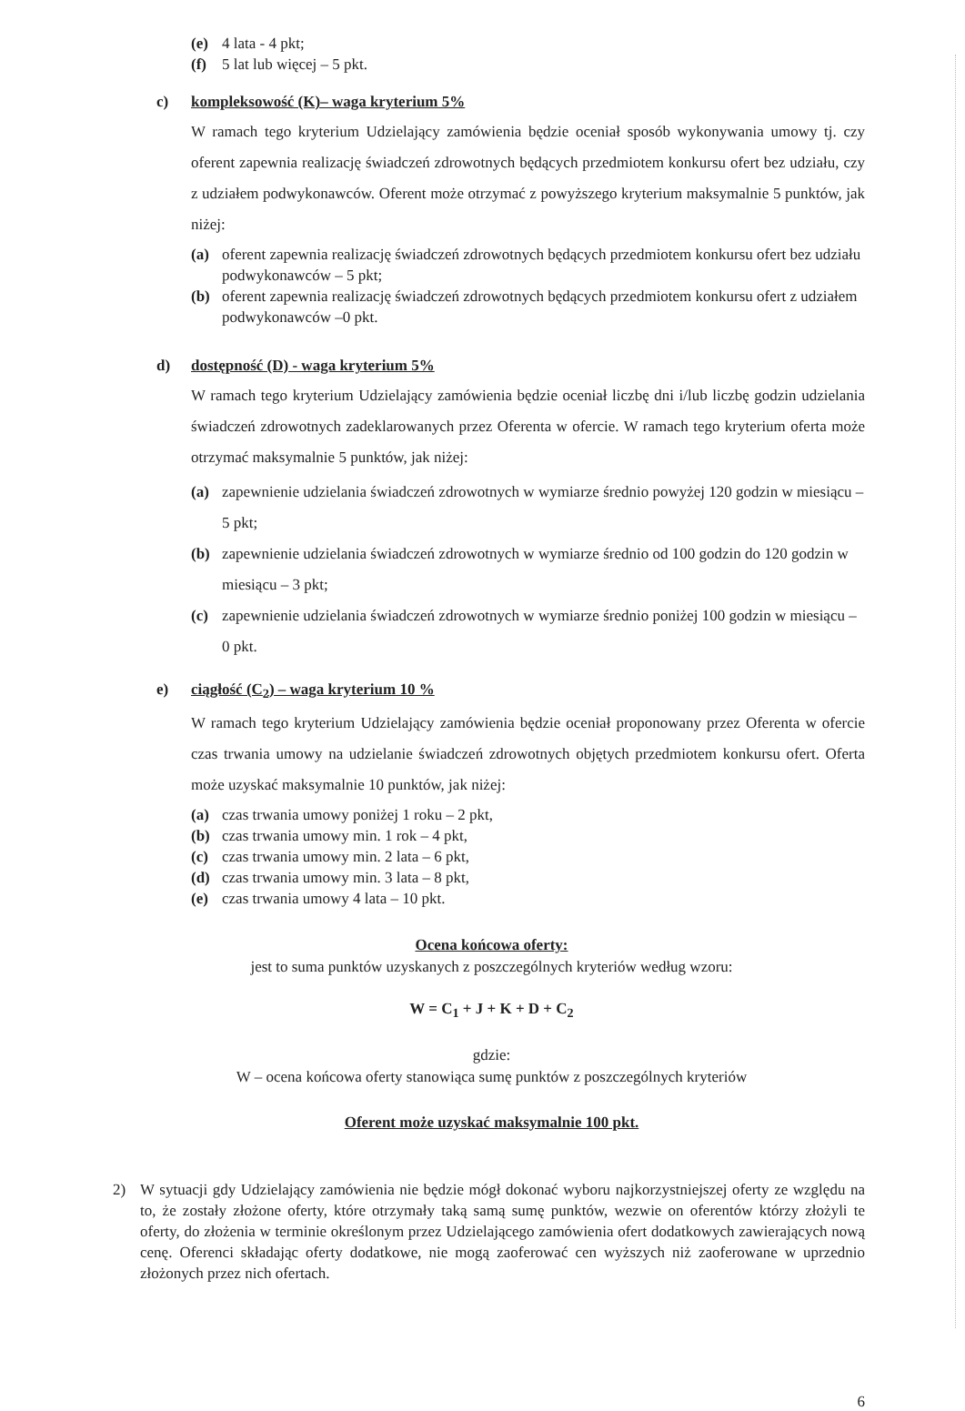(e) 4 lata - 4 pkt;
(f) 5 lat lub więcej – 5 pkt.
c) kompleksowość (K)– waga kryterium 5%
W ramach tego kryterium Udzielający zamówienia będzie oceniał sposób wykonywania umowy tj. czy oferent zapewnia realizację świadczeń zdrowotnych będących przedmiotem konkursu ofert bez udziału, czy z udziałem podwykonawców. Oferent może otrzymać z powyższego kryterium maksymalnie 5 punktów, jak niżej:
(a) oferent zapewnia realizację świadczeń zdrowotnych będących przedmiotem konkursu ofert bez udziału podwykonawców – 5 pkt;
(b) oferent zapewnia realizację świadczeń zdrowotnych będących przedmiotem konkursu ofert z udziałem podwykonawców –0 pkt.
d) dostępność (D) - waga kryterium 5%
W ramach tego kryterium Udzielający zamówienia będzie oceniał liczbę dni i/lub liczbę godzin udzielania świadczeń zdrowotnych zadeklarowanych przez Oferenta w ofercie. W ramach tego kryterium oferta może otrzymać maksymalnie 5 punktów, jak niżej:
(a) zapewnienie udzielania świadczeń zdrowotnych w wymiarze średnio powyżej 120 godzin w miesiącu – 5 pkt;
(b) zapewnienie udzielania świadczeń zdrowotnych w wymiarze średnio od 100 godzin do 120 godzin w miesiącu – 3 pkt;
(c) zapewnienie udzielania świadczeń zdrowotnych w wymiarze średnio poniżej 100 godzin w miesiącu – 0 pkt.
e) ciągłość (C<sub>2</sub>) – waga kryterium 10 %
W ramach tego kryterium Udzielający zamówienia będzie oceniał proponowany przez Oferenta w ofercie czas trwania umowy na udzielanie świadczeń zdrowotnych objętych przedmiotem konkursu ofert. Oferta może uzyskać maksymalnie 10 punktów, jak niżej:
(a) czas trwania umowy poniżej 1 roku – 2 pkt,
(b) czas trwania umowy min. 1 rok – 4 pkt,
(c) czas trwania umowy min. 2 lata – 6 pkt,
(d) czas trwania umowy min. 3 lata – 8 pkt,
(e) czas trwania umowy 4 lata – 10 pkt.
Ocena końcowa oferty:
jest to suma punktów uzyskanych z poszczególnych kryteriów według wzoru:
W = C<sub>1</sub> + J + K + D + C<sub>2</sub>
gdzie:
W – ocena końcowa oferty stanowiąca sumę punktów z poszczególnych kryteriów
Oferent może uzyskać maksymalnie 100 pkt.
2) W sytuacji gdy Udzielający zamówienia nie będzie mógł dokonać wyboru najkorzystniejszej oferty ze względu na to, że zostały złożone oferty, które otrzymały taką samą sumę punktów, wezwie on oferentów którzy złożyli te oferty, do złożenia w terminie określonym przez Udzielającego zamówienia ofert dodatkowych zawierających nową cenę. Oferenci składając oferty dodatkowe, nie mogą zaoferować cen wyższych niż zaoferowane w uprzednio złożonych przez nich ofertach.
6